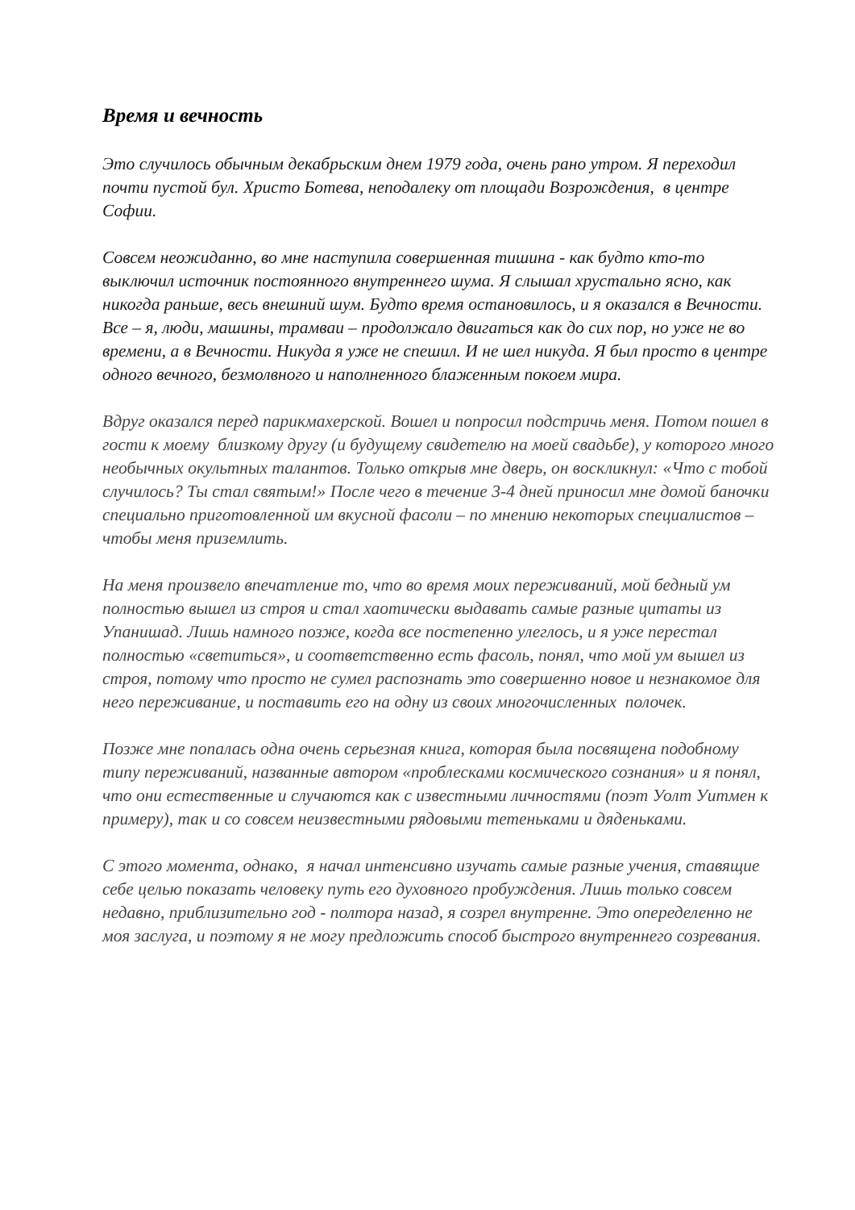Время и вечность
Это случилось обычным декабрьским днем 1979 года, очень рано утром. Я переходил почти пустой бул. Христо Ботева, неподалеку от площади Возрождения, в центре Софии.
Совсем неожиданно, во мне наступила совершенная тишина - как будто кто-то выключил источник постоянного внутреннего шума. Я слышал хрустально ясно, как никогда раньше, весь внешний шум. Будто время остановилось, и я оказался в Вечности. Все – я, люди, машины, трамваи – продолжало двигаться как до сих пор, но уже не во времени, а в Вечности. Никуда я уже не спешил. И не шел никуда. Я был просто в центре одного вечного, безмолвного и наполненного блаженным покоем мира.
Вдруг оказался перед парикмахерской. Вошел и попросил подстричь меня. Потом пошел в гости к моему близкому другу (и будущему свидетелю на моей свадьбе), у которого много необычных окультных талантов. Только открыв мне дверь, он воскликнул: «Что с тобой случилось? Ты стал святым!» После чего в течение 3-4 дней приносил мне домой баночки специально приготовленной им вкусной фасоли – по мнению некоторых специалистов – чтобы меня приземлить.
На меня произвело впечатление то, что во время моих переживаний, мой бедный ум полностью вышел из строя и стал хаотически выдавать самые разные цитаты из Упанишад. Лишь намного позже, когда все постепенно улеглось, и я уже перестал полностью «светиться», и соответственно есть фасоль, понял, что мой ум вышел из строя, потому что просто не сумел распознать это совершенно новое и незнакомое для него переживание, и поставить его на одну из своих многочисленных полочек.
Позже мне попалась одна очень серьезная книга, которая была посвящена подобному типу переживаний, названные автором «проблесками космического сознания» и я понял, что они естественные и случаются как с известными личностями (поэт Уолт Уитмен к примеру), так и со совсем неизвестными рядовыми тетеньками и дяденьками.
С этого момента, однако, я начал интенсивно изучать самые разные учения, ставящие себе целью показать человеку путь его духовного пробуждения. Лишь только совсем недавно, приблизительно год - полтора назад, я созрел внутренне. Это опеределенно не моя заслуга, и поэтому я не могу предложить способ быстрого внутреннего созревания.